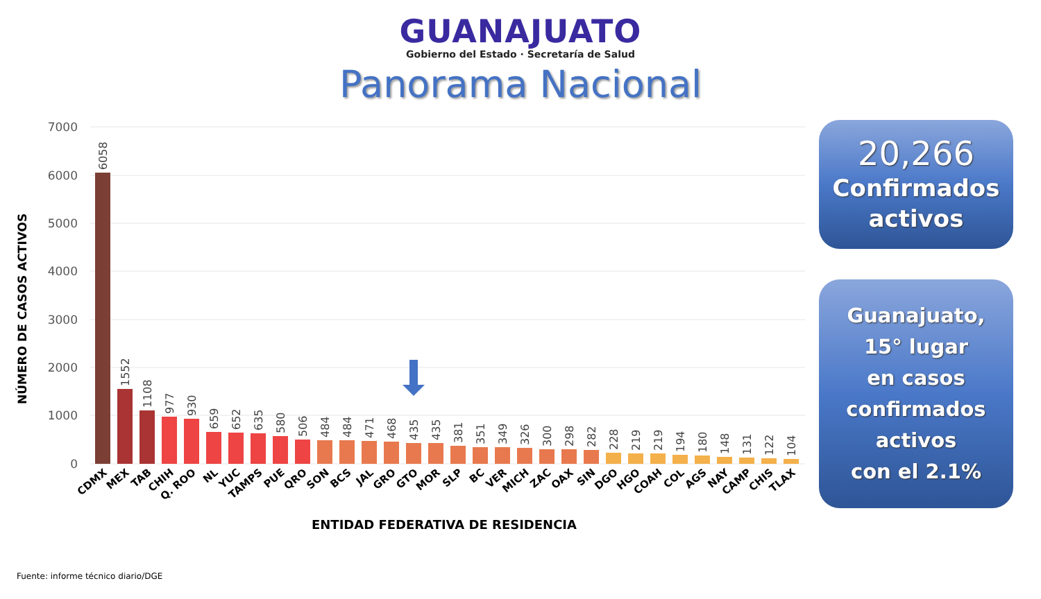GUANAJUATO
Gobierno del Estado · Secretaría de Salud
Panorama Nacional
7000
6000
5000
4000
3000
2000
1000
0
NÚMERO DE CASOS ACTIVOS
6058
1552
1108
977
930
659
652
635
580
506
484
484
471
468
435
435
381
351
349
326
300
298
282
228
219
219
194
180
148
131
122
104
CDMX
MEX
TAB
CHIH
Q. ROO
NL
YUC
TAMPS
PUE
QRO
SON
BCS
JAL
GRO
GTO
MOR
SLP
BC
VER
MICH
ZAC
OAX
SIN
DGO
HGO
COAH
COL
AGS
NAY
CAMP
CHIS
TLAX
ENTIDAD FEDERATIVA DE RESIDENCIA
20,266
Confirmados activos
Guanajuato,
15° lugar
en casos
confirmados
activos
con el 2.1%
Fuente: informe técnico diario/DGE